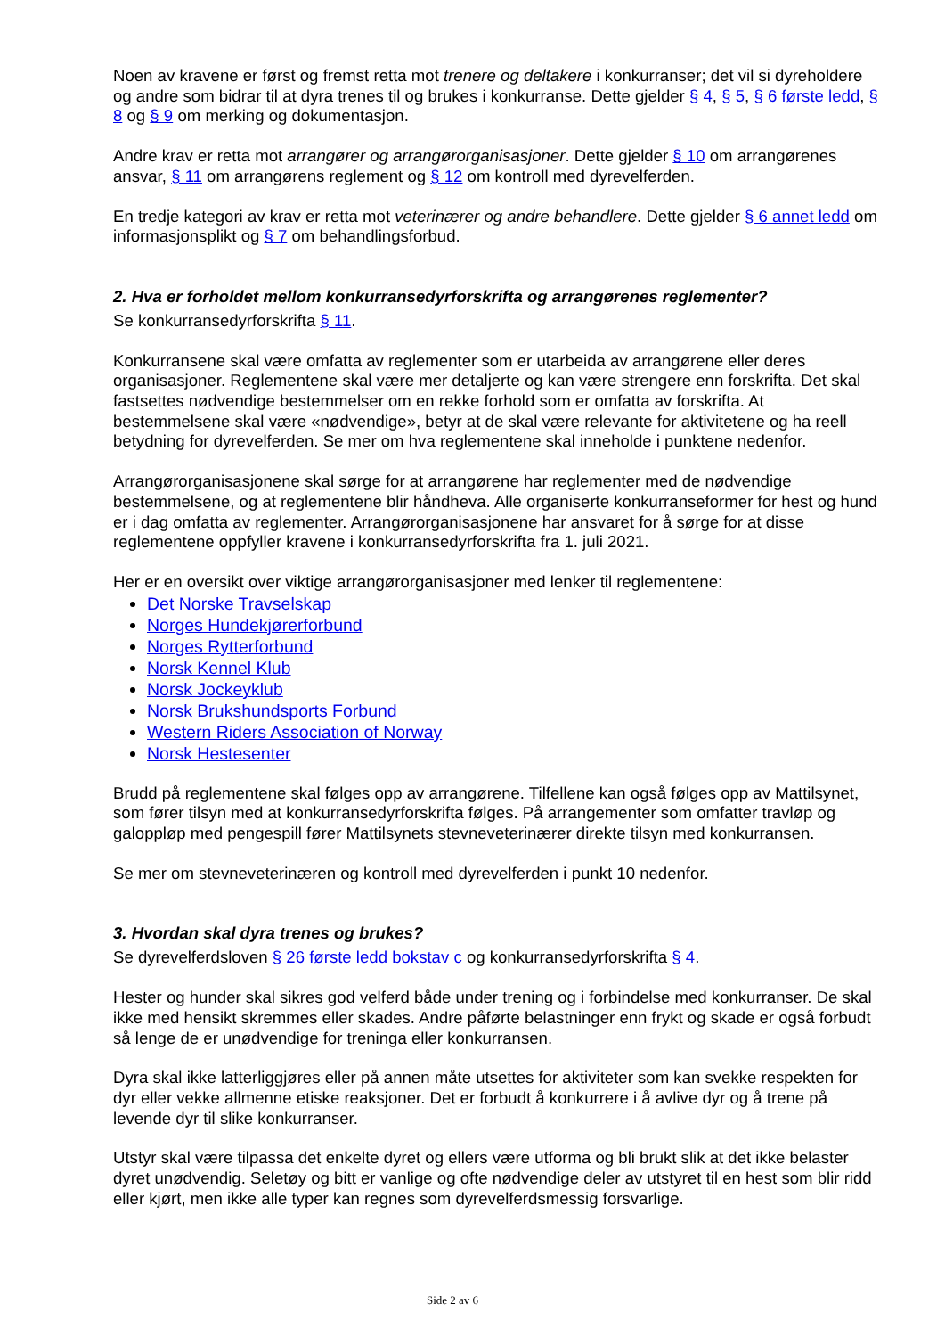Noen av kravene er først og fremst retta mot trenere og deltakere i konkurranser; det vil si dyreholdere og andre som bidrar til at dyra trenes til og brukes i konkurranse. Dette gjelder § 4, § 5, § 6 første ledd, § 8 og § 9 om merking og dokumentasjon.
Andre krav er retta mot arrangører og arrangørorganisasjoner. Dette gjelder § 10 om arrangørenes ansvar, § 11 om arrangørens reglement og § 12 om kontroll med dyrevelferden.
En tredje kategori av krav er retta mot veterinærer og andre behandlere. Dette gjelder § 6 annet ledd om informasjonsplikt og § 7 om behandlingsforbud.
2. Hva er forholdet mellom konkurransedyrforskrifta og arrangørenes reglementer?
Se konkurransedyrforskrifta § 11.
Konkurransene skal være omfatta av reglementer som er utarbeida av arrangørene eller deres organisasjoner. Reglementene skal være mer detaljerte og kan være strengere enn forskrifta. Det skal fastsettes nødvendige bestemmelser om en rekke forhold som er omfatta av forskrifta. At bestemmelsene skal være «nødvendige», betyr at de skal være relevante for aktivitetene og ha reell betydning for dyrevelferden. Se mer om hva reglementene skal inneholde i punktene nedenfor.
Arrangørorganisasjonene skal sørge for at arrangørene har reglementer med de nødvendige bestemmelsene, og at reglementene blir håndheva. Alle organiserte konkurranseformer for hest og hund er i dag omfatta av reglementer. Arrangørorganisasjonene har ansvaret for å sørge for at disse reglementene oppfyller kravene i konkurransedyrforskrifta fra 1. juli 2021.
Her er en oversikt over viktige arrangørorganisasjoner med lenker til reglementene:
Det Norske Travselskap
Norges Hundekjørerforbund
Norges Rytterforbund
Norsk Kennel Klub
Norsk Jockeyklub
Norsk Brukshundsports Forbund
Western Riders Association of Norway
Norsk Hestesenter
Brudd på reglementene skal følges opp av arrangørene. Tilfellene kan også følges opp av Mattilsynet, som fører tilsyn med at konkurransedyrforskrifta følges. På arrangementer som omfatter travløp og galoppløp med pengespill fører Mattilsynets stevneveterinærer direkte tilsyn med konkurransen.
Se mer om stevneveterinæren og kontroll med dyrevelferden i punkt 10 nedenfor.
3. Hvordan skal dyra trenes og brukes?
Se dyrevelferdsloven § 26 første ledd bokstav c og konkurransedyrforskrifta § 4.
Hester og hunder skal sikres god velferd både under trening og i forbindelse med konkurranser. De skal ikke med hensikt skremmes eller skades. Andre påførte belastninger enn frykt og skade er også forbudt så lenge de er unødvendige for treninga eller konkurransen.
Dyra skal ikke latterliggjøres eller på annen måte utsettes for aktiviteter som kan svekke respekten for dyr eller vekke allmenne etiske reaksjoner. Det er forbudt å konkurrere i å avlive dyr og å trene på levende dyr til slike konkurranser.
Utstyr skal være tilpassa det enkelte dyret og ellers være utforma og bli brukt slik at det ikke belaster dyret unødvendig. Seletøy og bitt er vanlige og ofte nødvendige deler av utstyret til en hest som blir ridd eller kjørt, men ikke alle typer kan regnes som dyrevelferdsmessig forsvarlige.
Side 2 av 6